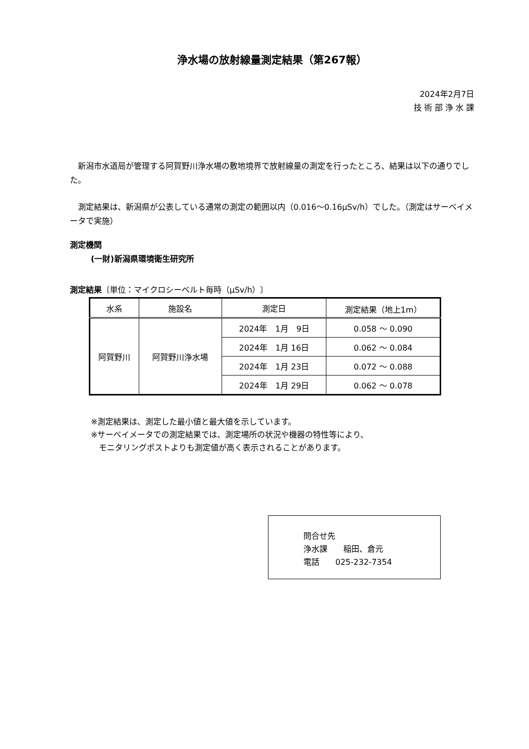浄水場の放射線量測定結果（第267報）
2024年2月7日
技 術 部 浄 水 課
　新潟市水道局が管理する阿賀野川浄水場の敷地境界で放射線量の測定を行ったところ、結果は以下の通りでした。
　測定結果は、新潟県が公表している通常の測定の範囲以内（0.016～0.16μSv/h）でした。（測定はサーベイメータで実施）
測定機関
(一財)新潟県環境衛生研究所
測定結果〔単位：マイクロシーベルト毎時（μSv/h）〕
| 水系 | 施設名 | 測定日 | 測定結果（地上1m） |
| --- | --- | --- | --- |
| 阿賀野川 | 阿賀野川浄水場 | 2024年 1月 9日 | 0.058 ～ 0.090 |
| | | 2024年 1月 16日 | 0.062 ～ 0.084 |
| | | 2024年 1月 23日 | 0.072 ～ 0.088 |
| | | 2024年 1月 29日 | 0.062 ～ 0.078 |
※測定結果は、測定した最小値と最大値を示しています。
※サーベイメータでの測定結果では、測定場所の状況や機器の特性等により、
　モニタリングポストよりも測定値が高く表示されることがあります。
問合せ先
浄水課　　稲田、倉元
電話　　025-232-7354